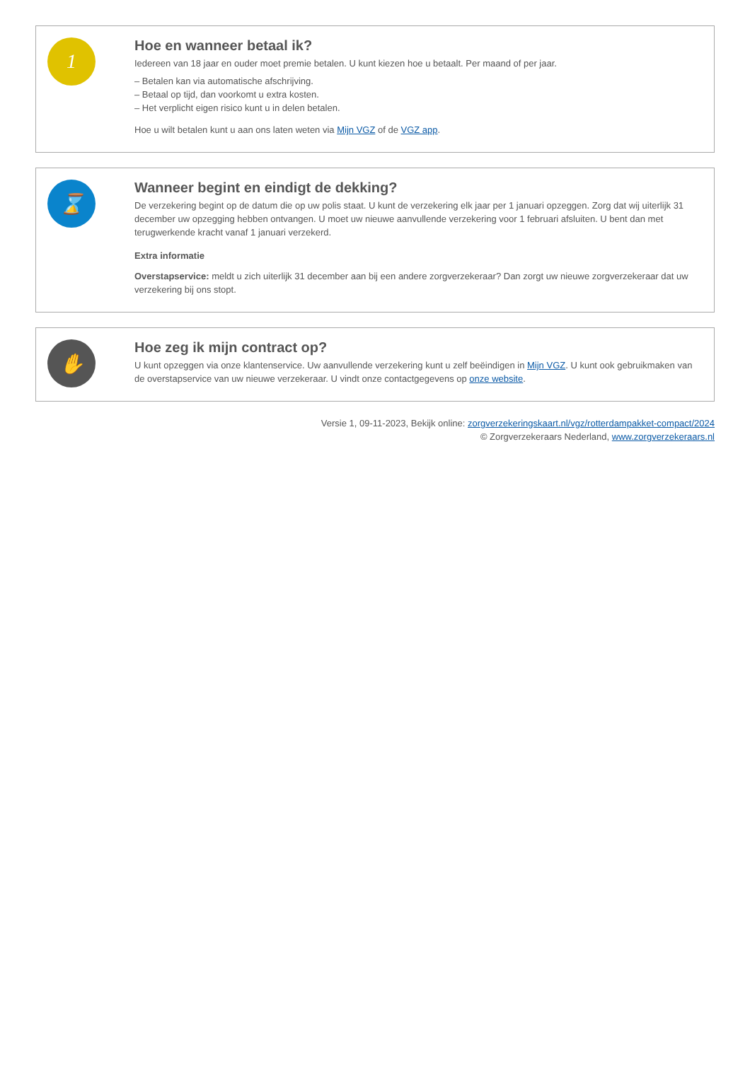1
Hoe en wanneer betaal ik?
Iedereen van 18 jaar en ouder moet premie betalen. U kunt kiezen hoe u betaalt. Per maand of per jaar.
– Betalen kan via automatische afschrijving.
– Betaal op tijd, dan voorkomt u extra kosten.
– Het verplicht eigen risico kunt u in delen betalen.
Hoe u wilt betalen kunt u aan ons laten weten via Mijn VGZ of de VGZ app.
⌛
Wanneer begint en eindigt de dekking?
De verzekering begint op de datum die op uw polis staat. U kunt de verzekering elk jaar per 1 januari opzeggen. Zorg dat wij uiterlijk 31 december uw opzegging hebben ontvangen. U moet uw nieuwe aanvullende verzekering voor 1 februari afsluiten. U bent dan met terugwerkende kracht vanaf 1 januari verzekerd.
Extra informatie
Overstapservice: meldt u zich uiterlijk 31 december aan bij een andere zorgverzekeraar? Dan zorgt uw nieuwe zorgverzekeraar dat uw verzekering bij ons stopt.
✋
Hoe zeg ik mijn contract op?
U kunt opzeggen via onze klantenservice. Uw aanvullende verzekering kunt u zelf beëindigen in Mijn VGZ. U kunt ook gebruikmaken van de overstapservice van uw nieuwe verzekeraar. U vindt onze contactgegevens op onze website.
Versie 1, 09-11-2023, Bekijk online: zorgverzekeringskaart.nl/vgz/rotterdampakket-compact/2024
© Zorgverzekeraars Nederland, www.zorgverzekeraars.nl